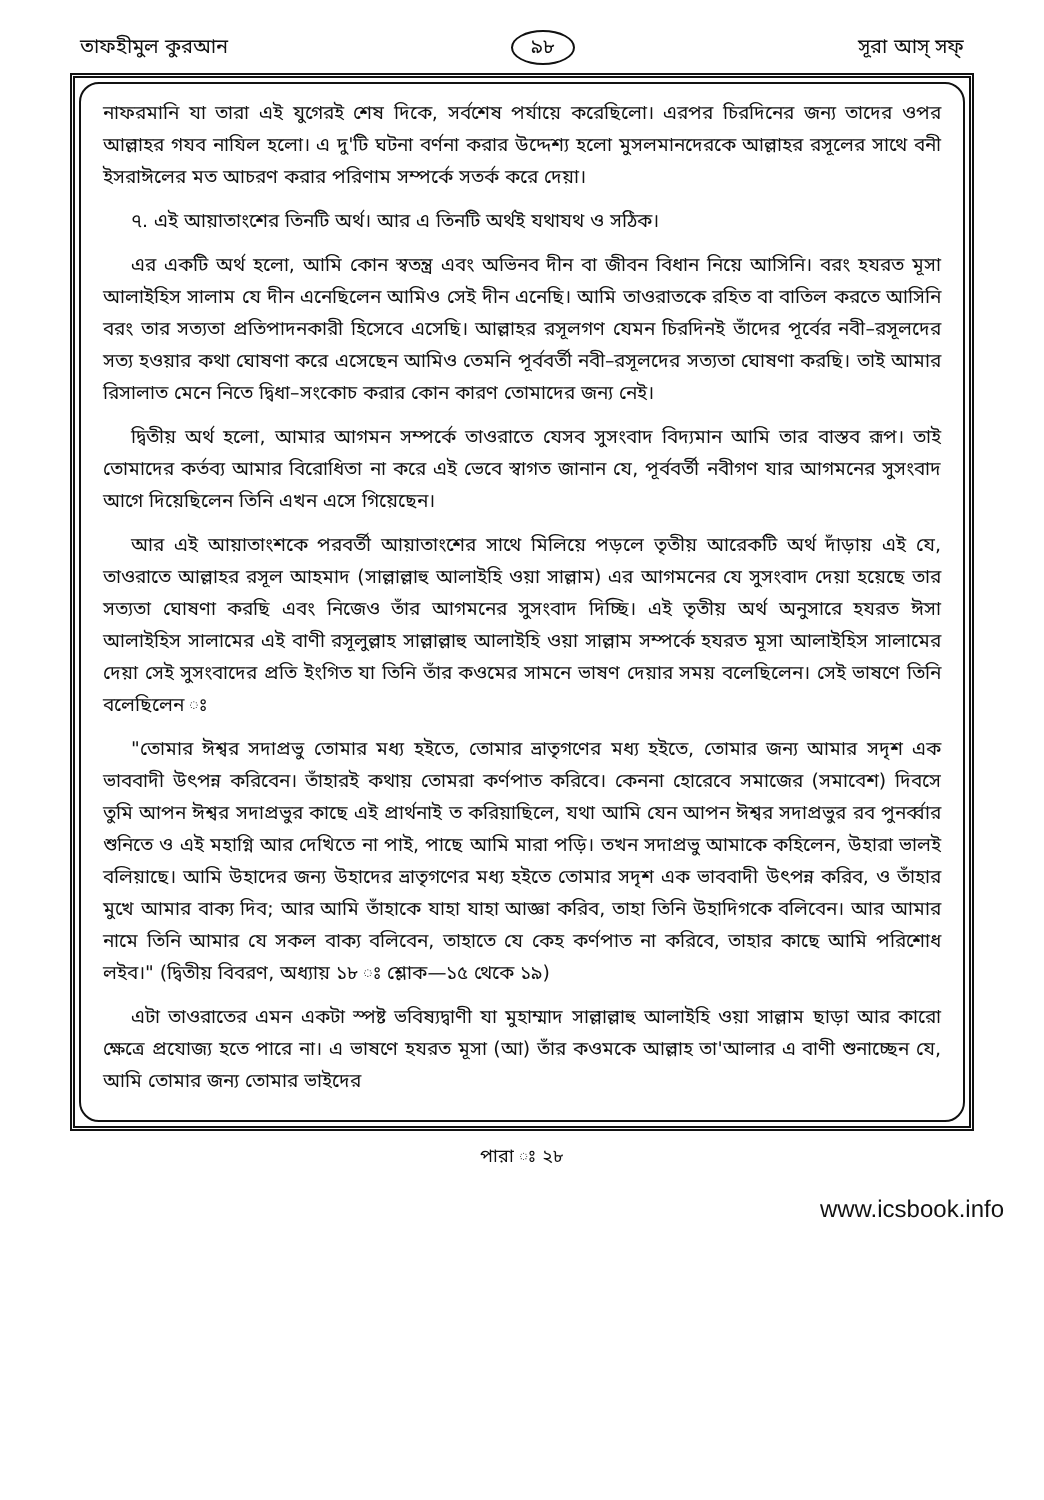তাফহীমুল কুরআন ৯৮ সূরা আস্‌ সফ্‌
নাফরমানি যা তারা এই যুগেরই শেষ দিকে, সর্বশেষ পর্যায়ে করেছিলো। এরপর চিরদিনের জন্য তাদের ওপর আল্লাহর গযব নাযিল হলো। এ দু'টি ঘটনা বর্ণনা করার উদ্দেশ্য হলো মুসলমানদেরকে আল্লাহর রসূলের সাথে বনী ইসরাঈলের মত আচরণ করার পরিণাম সম্পর্কে সতর্ক করে দেয়া।
৭. এই আয়াতাংশের তিনটি অর্থ। আর এ তিনটি অর্থই যথাযথ ও সঠিক।
এর একটি অর্থ হলো, আমি কোন স্বতন্ত্র এবং অভিনব দীন বা জীবন বিধান নিয়ে আসিনি। বরং হযরত মূসা আলাইহিস সালাম যে দীন এনেছিলেন আমিও সেই দীন এনেছি। আমি তাওরাতকে রহিত বা বাতিল করতে আসিনি বরং তার সত্যতা প্রতিপাদনকারী হিসেবে এসেছি। আল্লাহর রসূলগণ যেমন চিরদিনই তাঁদের পূর্বের নবী–রসূলদের সত্য হওয়ার কথা ঘোষণা করে এসেছেন আমিও তেমনি পূর্ববর্তী নবী–রসূলদের সত্যতা ঘোষণা করছি। তাই আমার রিসালাত মেনে নিতে দ্বিধা–সংকোচ করার কোন কারণ তোমাদের জন্য নেই।
দ্বিতীয় অর্থ হলো, আমার আগমন সম্পর্কে তাওরাতে যেসব সুসংবাদ বিদ্যমান আমি তার বাস্তব রূপ। তাই তোমাদের কর্তব্য আমার বিরোধিতা না করে এই ভেবে স্বাগত জানান যে, পূর্ববর্তী নবীগণ যার আগমনের সুসংবাদ আগে দিয়েছিলেন তিনি এখন এসে গিয়েছেন।
আর এই আয়াতাংশকে পরবর্তী আয়াতাংশের সাথে মিলিয়ে পড়লে তৃতীয় আরেকটি অর্থ দাঁড়ায় এই যে, তাওরাতে আল্লাহর রসূল আহমাদ (সাল্লাল্লাহু আলাইহি ওয়া সাল্লাম) এর আগমনের যে সুসংবাদ দেয়া হয়েছে তার সত্যতা ঘোষণা করছি এবং নিজেও তাঁর আগমনের সুসংবাদ দিচ্ছি। এই তৃতীয় অর্থ অনুসারে হযরত ঈসা আলাইহিস সালামের এই বাণী রসূলুল্লাহ সাল্লাল্লাহু আলাইহি ওয়া সাল্লাম সম্পর্কে হযরত মূসা আলাইহিস সালামের দেয়া সেই সুসংবাদের প্রতি ইংগিত যা তিনি তাঁর কওমের সামনে ভাষণ দেয়ার সময় বলেছিলেন। সেই ভাষণে তিনি বলেছিলেন ঃ
"তোমার ঈশ্বর সদাপ্রভু তোমার মধ্য হইতে, তোমার ভ্রাতৃগণের মধ্য হইতে, তোমার জন্য আমার সদৃশ এক ভাববাদী উৎপন্ন করিবেন। তাঁহারই কথায় তোমরা কর্ণপাত করিবে। কেননা হোরেবে সমাজের (সমাবেশ) দিবসে তুমি আপন ঈশ্বর সদাপ্রভুর কাছে এই প্রার্থনাই ত করিয়াছিলে, যথা আমি যেন আপন ঈশ্বর সদাপ্রভুর রব পুনর্ব্বার শুনিতে ও এই মহাগ্নি আর দেখিতে না পাই, পাছে আমি মারা পড়ি। তখন সদাপ্রভু আমাকে কহিলেন, উহারা ভালই বলিয়াছে। আমি উহাদের জন্য উহাদের ভ্রাতৃগণের মধ্য হইতে তোমার সদৃশ এক ভাববাদী উৎপন্ন করিব, ও তাঁহার মুখে আমার বাক্য দিব; আর আমি তাঁহাকে যাহা যাহা আজ্ঞা করিব, তাহা তিনি উহাদিগকে বলিবেন। আর আমার নামে তিনি আমার যে সকল বাক্য বলিবেন, তাহাতে যে কেহ কর্ণপাত না করিবে, তাহার কাছে আমি পরিশোধ লইব।" (দ্বিতীয় বিবরণ, অধ্যায় ১৮ ঃ শ্লোক—১৫ থেকে ১৯)
এটা তাওরাতের এমন একটা স্পষ্ট ভবিষ্যদ্বাণী যা মুহাম্মাদ সাল্লাল্লাহু আলাইহি ওয়া সাল্লাম ছাড়া আর কারো ক্ষেত্রে প্রযোজ্য হতে পারে না। এ ভাষণে হযরত মূসা (আ) তাঁর কওমকে আল্লাহ তা'আলার এ বাণী শুনাচ্ছেন যে, আমি তোমার জন্য তোমার ভাইদের
পারা ঃ ২৮
www.icsbook.info